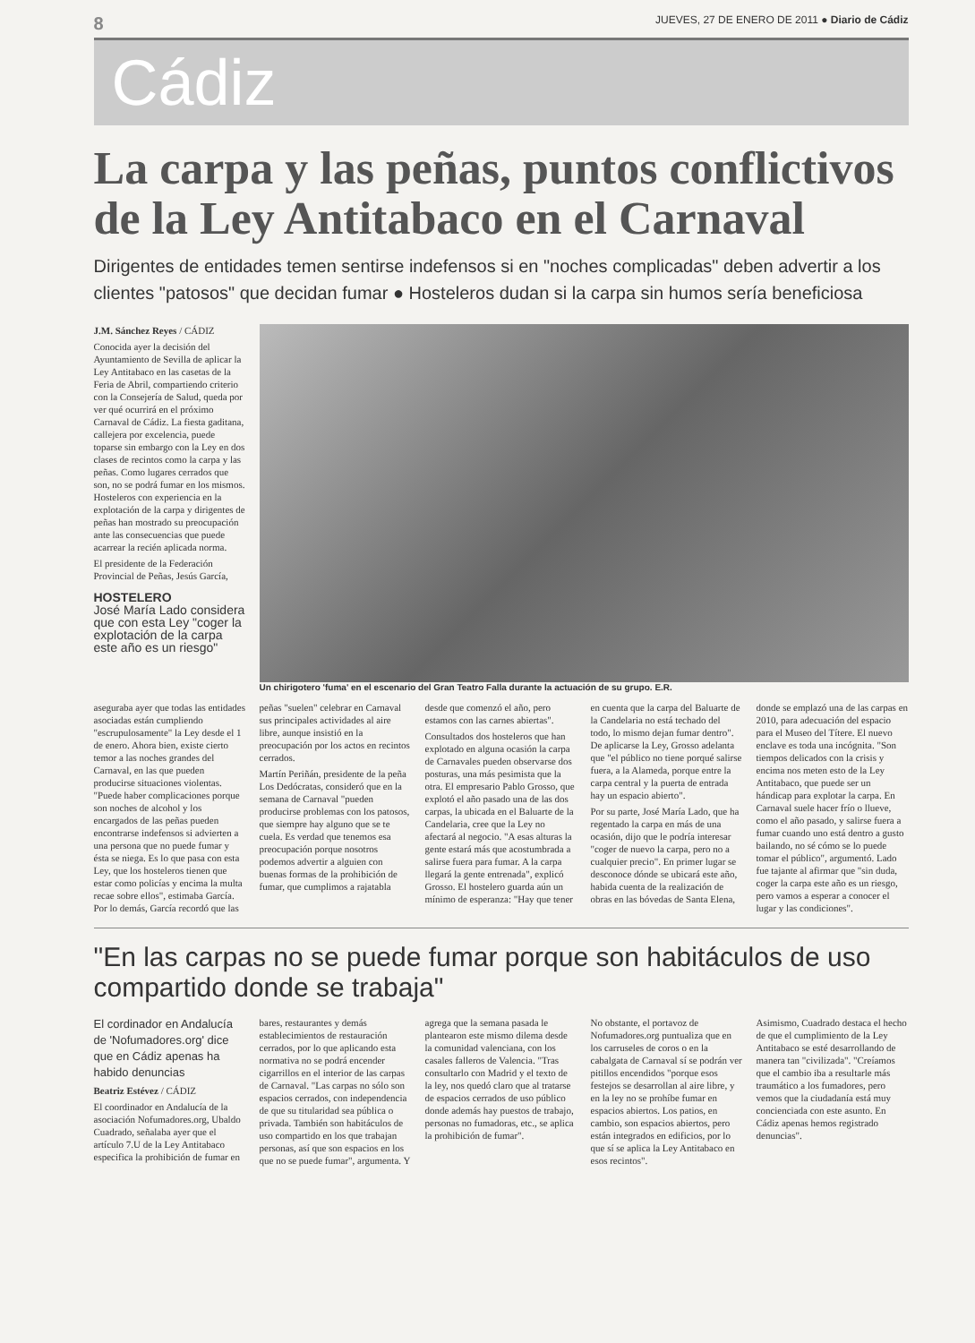8 JUEVES, 27 DE ENERO DE 2011 ● Diario de Cádiz
Cádiz
La carpa y las peñas, puntos conflictivos de la Ley Antitabaco en el Carnaval
Dirigentes de entidades temen sentirse indefensos si en "noches complicadas" deben advertir a los clientes "patosos" que decidan fumar ● Hosteleros dudan si la carpa sin humos sería beneficiosa
J.M. Sánchez Reyes / CÁDIZ
Conocida ayer la decisión del Ayuntamiento de Sevilla de aplicar la Ley Antitabaco en las casetas de la Feria de Abril, compartiendo criterio con la Consejería de Salud, queda por ver qué ocurrirá en el próximo Carnaval de Cádiz. La fiesta gaditana, callejera por excelencia, puede toparse sin embargo con la Ley en dos clases de recintos como la carpa y las peñas. Como lugares cerrados que son, no se podrá fumar en los mismos. Hosteleros con experiencia en la explotación de la carpa y dirigentes de peñas han mostrado su preocupación ante las consecuencias que puede acarrear la recién aplicada norma.
El presidente de la Federación Provincial de Peñas, Jesús García,
HOSTELERO
José María Lado considera que con esta Ley "coger la explotación de la carpa este año es un riesgo"
Un chirigotero 'fuma' en el escenario del Gran Teatro Falla durante la actuación de su grupo. E.R.
aseguraba ayer que todas las entidades asociadas están cumpliendo "escrupulosamente" la Ley desde el 1 de enero. Ahora bien, existe cierto temor a las noches grandes del Carnaval, en las que pueden producirse situaciones violentas. "Puede haber complicaciones porque son noches de alcohol y los encargados de las peñas pueden encontrarse indefensos si advierten a una persona que no puede fumar y ésta se niega. Es lo que pasa con esta Ley, que los hosteleros tienen que estar como policías y encima la multa recae sobre ellos", estimaba García. Por lo demás, García recordó que las peñas "suelen" celebrar en Carnaval sus principales actividades al aire libre, aunque insistió en la preocupación por los actos en recintos cerrados.
Martín Periñán, presidente de la peña Los Dedócratas, consideró que en la semana de Carnaval "pueden producirse problemas con los patosos, que siempre hay alguno que se te cuela. Es verdad que tenemos esa preocupación porque nosotros podemos advertir a alguien con buenas formas de la prohibición de fumar, que cumplimos a rajatabla desde que comenzó el año, pero estamos con las carnes abiertas".
Consultados dos hosteleros que han explotado en alguna ocasión la carpa de Carnavales pueden observarse dos posturas, una más pesimista que la otra. El empresario Pablo Grosso, que explotó el año pasado una de las dos carpas, la ubicada en el Baluarte de la Candelaria, cree que la Ley no afectará al negocio. "A esas alturas la gente estará más que acostumbrada a salirse fuera para fumar. A la carpa llegará la gente entrenada", explicó Grosso. El hostelero guarda aún un mínimo de esperanza: "Hay que tener en cuenta que la carpa del Baluarte de la Candelaria no está techado del todo, lo mismo dejan fumar dentro". De aplicarse la Ley, Grosso adelanta que "el público no tiene porqué salirse fuera, a la Alameda, porque entre la carpa central y la puerta de entrada hay un espacio abierto".
Por su parte, José María Lado, que ha regentado la carpa en más de una ocasión, dijo que le podría interesar "coger de nuevo la carpa, pero no a cualquier precio". En primer lugar se desconoce dónde se ubicará este año, habida cuenta de la realización de obras en las bóvedas de Santa Elena, donde se emplazó una de las carpas en 2010, para adecuación del espacio para el Museo del Títere. El nuevo enclave es toda una incógnita. "Son tiempos delicados con la crisis y encima nos meten esto de la Ley Antitabaco, que puede ser un hándicap para explotar la carpa. En Carnaval suele hacer frío o llueve, como el año pasado, y salirse fuera a fumar cuando uno está dentro a gusto bailando, no sé cómo se lo puede tomar el público", argumentó. Lado fue tajante al afirmar que "sin duda, coger la carpa este año es un riesgo, pero vamos a esperar a conocer el lugar y las condiciones".
"En las carpas no se puede fumar porque son habitáculos de uso compartido donde se trabaja"
El cordinador en Andalucía de 'Nofumadores.org' dice que en Cádiz apenas ha habido denuncias
Beatriz Estévez / CÁDIZ
El coordinador en Andalucía de la asociación Nofumadores.org, Ubaldo Cuadrado, señalaba ayer que el artículo 7.U de la Ley Antitabaco especifica la prohibición de fumar en bares, restaurantes y demás establecimientos de restauración cerrados, por lo que aplicando esta normativa no se podrá encender cigarrillos en el interior de las carpas de Carnaval. "Las carpas no sólo son espacios cerrados, con independencia de que su titularidad sea pública o privada. También son habitáculos de uso compartido en los que trabajan personas, así que son espacios en los que no se puede fumar", argumenta. Y agrega que la semana pasada le plantearon este mismo dilema desde la comunidad valenciana, con los casales falleros de Valencia. "Tras consultarlo con Madrid y el texto de la ley, nos quedó claro que al tratarse de espacios cerrados de uso público donde además hay puestos de trabajo, personas no fumadoras, etc., se aplica la prohibición de fumar".
No obstante, el portavoz de Nofumadores.org puntualiza que en los carruseles de coros o en la cabalgata de Carnaval sí se podrán ver pitillos encendidos "porque esos festejos se desarrollan al aire libre, y en la ley no se prohíbe fumar en espacios abiertos. Los patios, en cambio, son espacios abiertos, pero están integrados en edificios, por lo que sí se aplica la Ley Antitabaco en esos recintos".
Asimismo, Cuadrado destaca el hecho de que el cumplimiento de la Ley Antitabaco se esté desarrollando de manera tan "civilizada". "Creíamos que el cambio iba a resultarle más traumático a los fumadores, pero vemos que la ciudadanía está muy concienciada con este asunto. En Cádiz apenas hemos registrado denuncias".